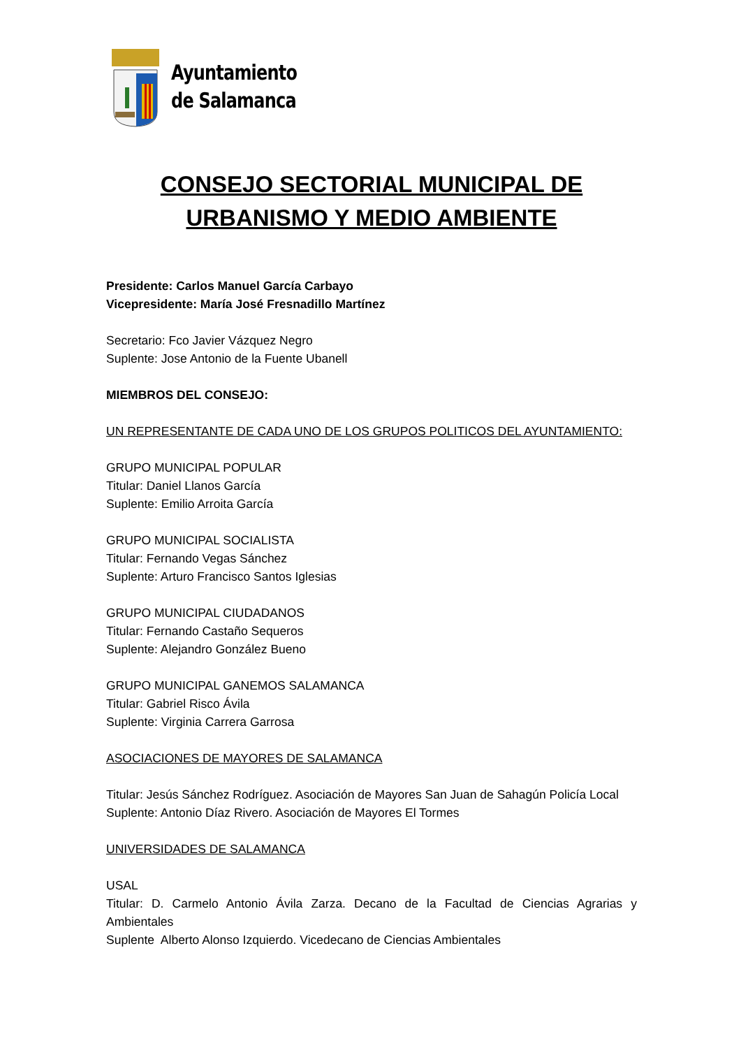Ayuntamiento
de Salamanca
CONSEJO SECTORIAL MUNICIPAL DE URBANISMO Y MEDIO AMBIENTE
Presidente: Carlos Manuel García Carbayo
Vicepresidente: María José Fresnadillo Martínez
Secretario: Fco Javier Vázquez Negro
Suplente: Jose Antonio de la Fuente Ubanell
MIEMBROS DEL CONSEJO:
UN REPRESENTANTE DE CADA UNO DE LOS GRUPOS POLITICOS DEL AYUNTAMIENTO:
GRUPO MUNICIPAL POPULAR
Titular: Daniel Llanos García
Suplente: Emilio Arroita García
GRUPO MUNICIPAL SOCIALISTA
Titular: Fernando Vegas Sánchez
Suplente: Arturo Francisco Santos Iglesias
GRUPO MUNICIPAL CIUDADANOS
Titular: Fernando Castaño Sequeros
Suplente: Alejandro González Bueno
GRUPO MUNICIPAL GANEMOS SALAMANCA
Titular: Gabriel Risco Ávila
Suplente: Virginia Carrera Garrosa
ASOCIACIONES DE MAYORES DE SALAMANCA
Titular: Jesús Sánchez Rodríguez. Asociación de Mayores San Juan de Sahagún Policía Local
Suplente: Antonio Díaz Rivero. Asociación de Mayores El Tormes
UNIVERSIDADES DE SALAMANCA
USAL
Titular: D. Carmelo Antonio Ávila Zarza. Decano de la Facultad de Ciencias Agrarias y Ambientales
Suplente Alberto Alonso Izquierdo. Vicedecano de Ciencias Ambientales